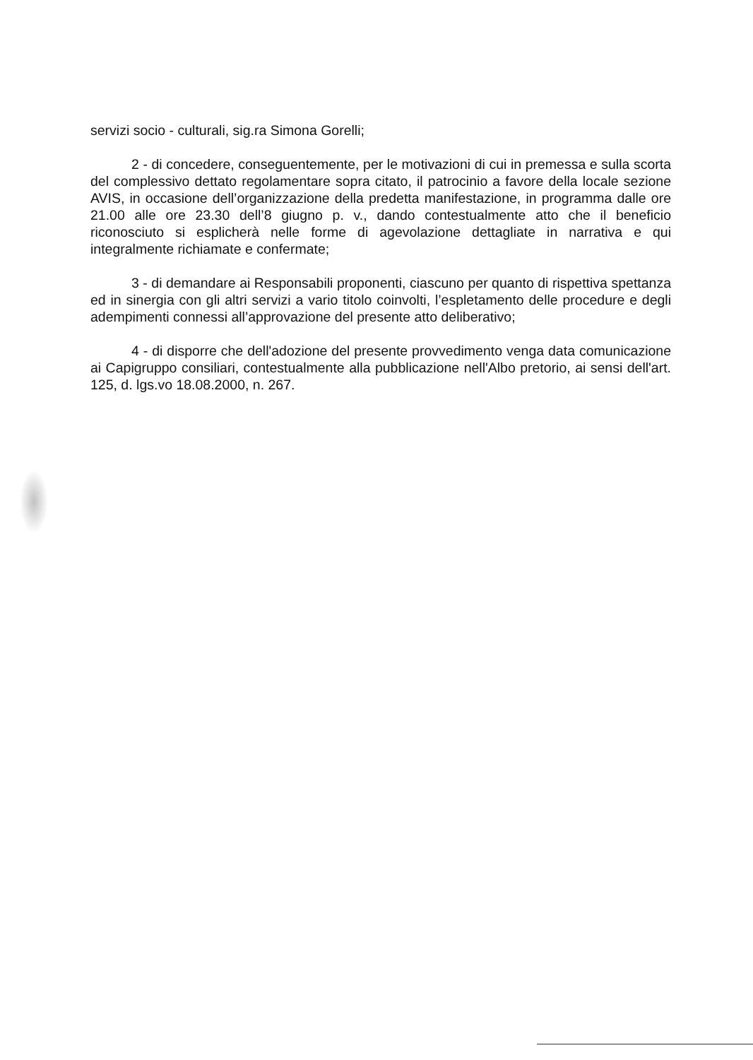servizi socio - culturali, sig.ra Simona Gorelli;
2 - di concedere, conseguentemente, per le motivazioni di cui in premessa e sulla scorta del complessivo dettato regolamentare sopra citato, il patrocinio a favore della locale sezione AVIS, in occasione dell’organizzazione della predetta manifestazione, in programma dalle ore 21.00 alle ore 23.30 dell’8 giugno p. v., dando contestualmente atto che il beneficio riconosciuto si esplicherà nelle forme di agevolazione dettagliate in narrativa e qui integralmente richiamate e confermate;
3 - di demandare ai Responsabili proponenti, ciascuno per quanto di rispettiva spettanza ed in sinergia con gli altri servizi a vario titolo coinvolti, l’espletamento delle procedure e degli adempimenti connessi all’approvazione del presente atto deliberativo;
4 - di disporre che dell'adozione del presente provvedimento venga data comunicazione ai Capigruppo consiliari, contestualmente alla pubblicazione nell'Albo pretorio, ai sensi dell'art. 125, d. lgs.vo 18.08.2000, n. 267.